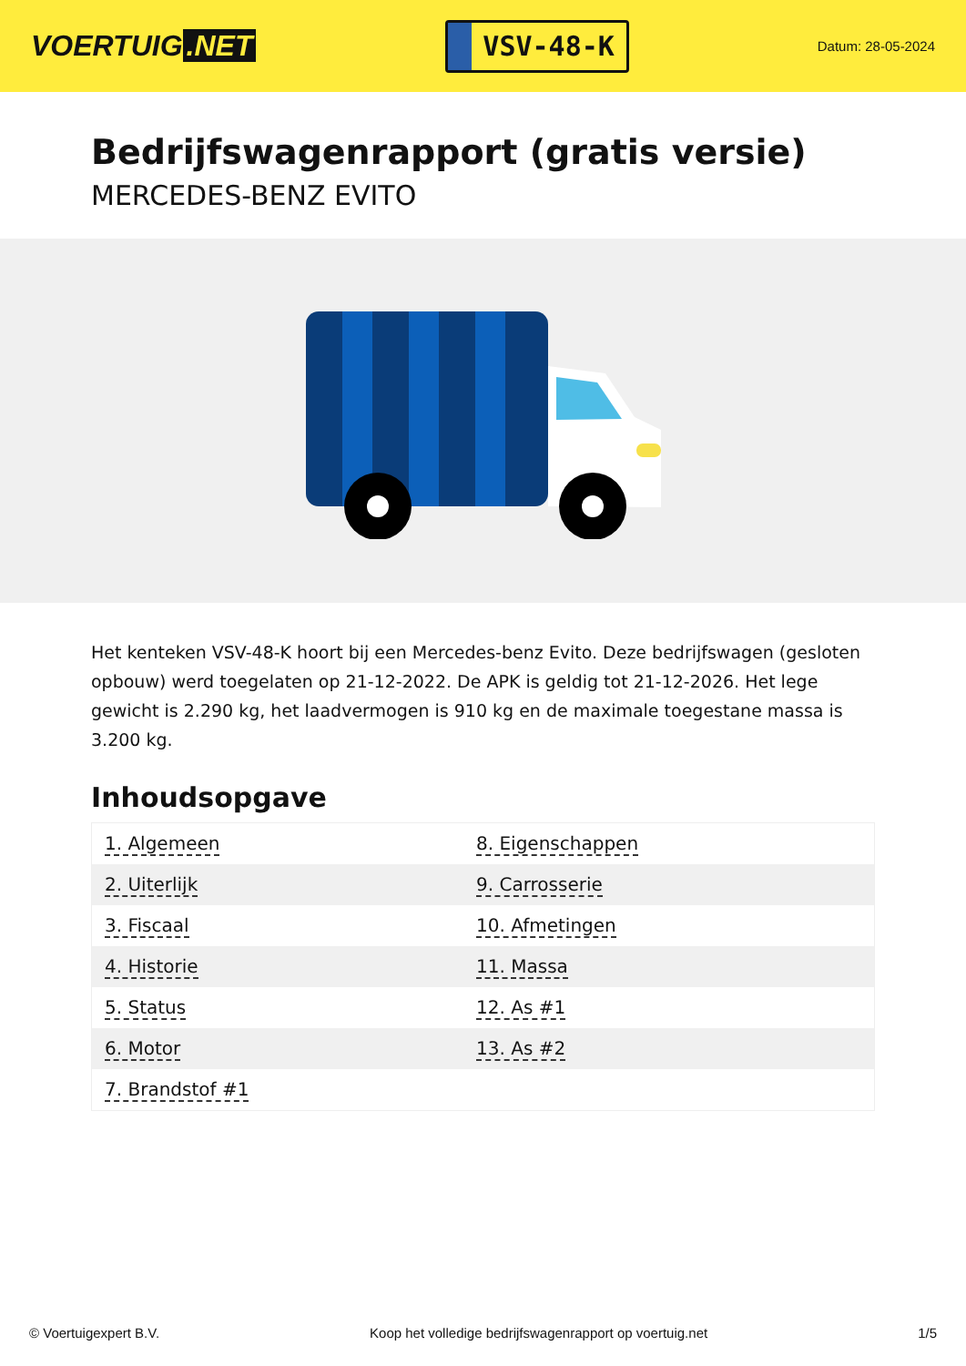VOERTUIG.NET
VSV-48-K
Datum: 28-05-2024
Bedrijfswagenrapport (gratis versie)
MERCEDES-BENZ EVITO
Het kenteken VSV-48-K hoort bij een Mercedes-benz Evito. Deze bedrijfswagen (gesloten opbouw) werd toegelaten op 21-12-2022. De APK is geldig tot 21-12-2026. Het lege gewicht is 2.290 kg, het laadvermogen is 910 kg en de maximale toegestane massa is 3.200 kg.
Inhoudsopgave
| 1. Algemeen | 8. Eigenschappen |
| 2. Uiterlijk | 9. Carrosserie |
| 3. Fiscaal | 10. Afmetingen |
| 4. Historie | 11. Massa |
| 5. Status | 12. As #1 |
| 6. Motor | 13. As #2 |
| 7. Brandstof #1 | |
© Voertuigexpert B.V. Koop het volledige bedrijfswagenrapport op voertuig.net 1/5